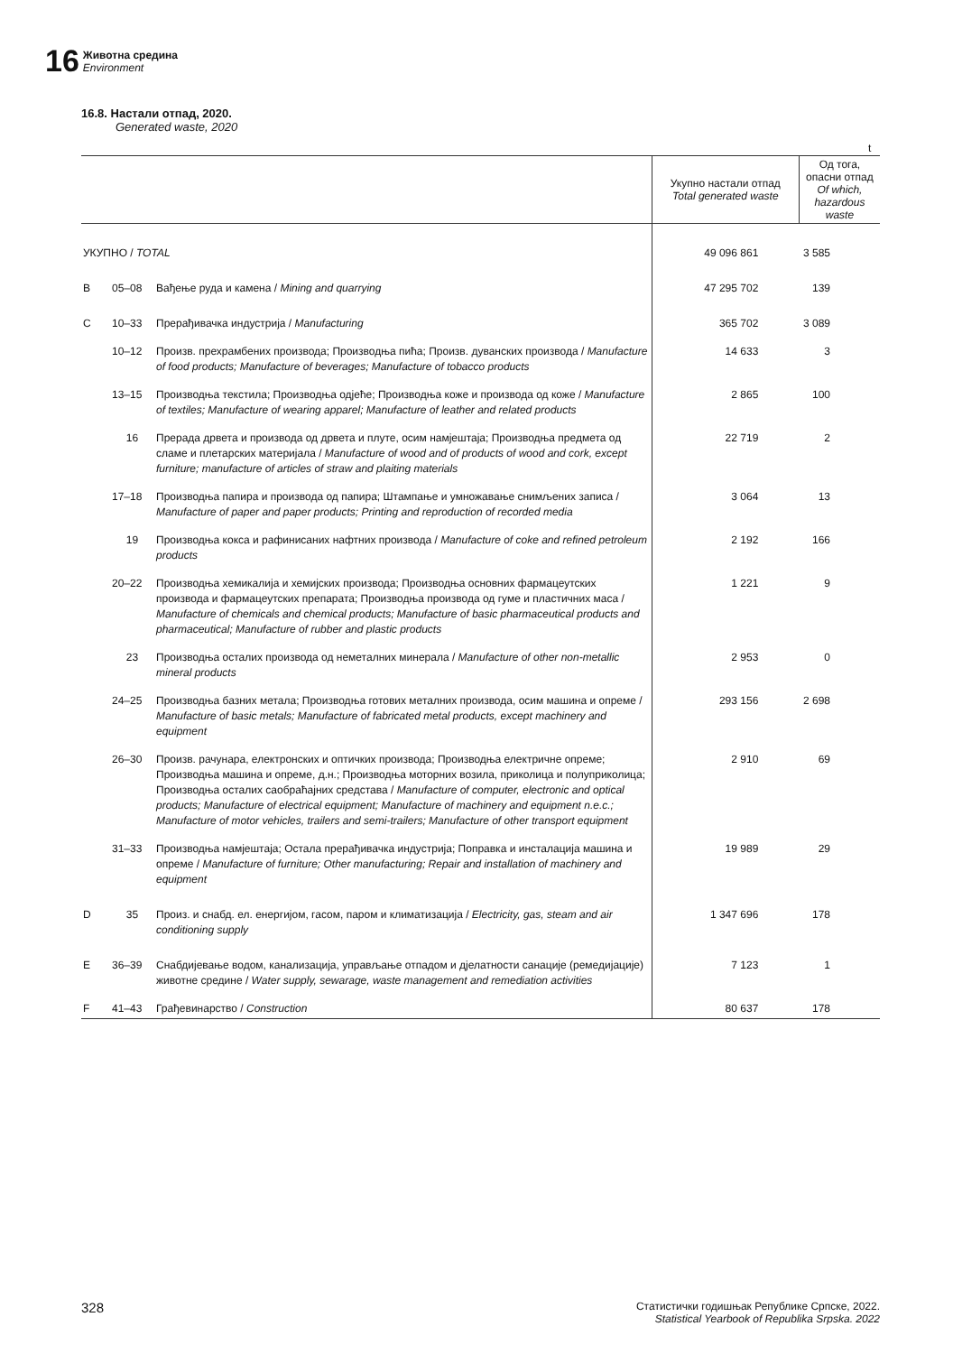16
Животна средина
Environment
16.8. Настали отпад, 2020.
Generated waste, 2020
t
| | | | Укупно настали отпад Total generated waste | Од тога, опасни отпад Of which, hazardous waste |
| --- | --- | --- | --- | --- |
| УКУПНО / TOTAL | | | 49 096 861 | 3 585 |
| B | 05–08 | Вађење руда и камена / Mining and quarrying | 47 295 702 | 139 |
| C | 10–33 | Прерађивачка индустрија / Manufacturing | 365 702 | 3 089 |
| | 10–12 | Произв. прехрамбених производа; Производња пића; Произв. дуванских производа / Manufacture of food products; Manufacture of beverages; Manufacture of tobacco products | 14 633 | 3 |
| | 13–15 | Производња текстила; Производња одјеће; Производња коже и производа од коже / Manufacture of textiles; Manufacture of wearing apparel; Manufacture of leather and related products | 2 865 | 100 |
| | 16 | Прерада дрвета и производа од дрвета и плуте, осим намјештаја; Производња предмета од сламе и плетарских материјала / Manufacture of wood and of products of wood and cork, except furniture; manufacture of articles of straw and plaiting materials | 22 719 | 2 |
| | 17–18 | Производња папира и производа од папира; Штампање и умножавање снимљених записа / Manufacture of paper and paper products; Printing and reproduction of recorded media | 3 064 | 13 |
| | 19 | Производња кокса и рафинисаних нафтних производа / Manufacture of coke and refined petroleum products | 2 192 | 166 |
| | 20–22 | Производња хемикалија и хемијских производа; Производња основних фармацеутских производа и фармацеутских препарата; Производња производа од гуме и пластичних маса / Manufacture of chemicals and chemical products; Manufacture of basic pharmaceutical products and pharmaceutical; Manufacture of rubber and plastic products | 1 221 | 9 |
| | 23 | Производња осталих производа од неметалних минерала / Manufacture of other non-metallic mineral products | 2 953 | 0 |
| | 24–25 | Производња базних метала; Производња готових металних производа, осим машина и опреме / Manufacture of basic metals; Manufacture of fabricated metal products, except machinery and equipment | 293 156 | 2 698 |
| | 26–30 | Произв. рачунара, електронских и оптичких производа; Производња електричне опреме; Производња машина и опреме, д.н.; Производња моторних возила, приколица и полуприколица; Производња осталих саобраћајних средстава / Manufacture of computer, electronic and optical products; Manufacture of electrical equipment; Manufacture of machinery and equipment n.e.c.; Manufacture of motor vehicles, trailers and semi-trailers; Manufacture of other transport equipment | 2 910 | 69 |
| | 31–33 | Производња намјештаја; Остала прерађивачка индустрија; Поправка и инсталација машина и опреме / Manufacture of furniture; Other manufacturing; Repair and installation of machinery and equipment | 19 989 | 29 |
| D | 35 | Произ. и снабд. ел. енергијом, гасом, паром и климатизација / Electricity, gas, steam and air conditioning supply | 1 347 696 | 178 |
| E | 36–39 | Снабдијевање водом, канализација, управљање отпадом и дјелатности санације (ремедијације) животне средине / Water supply, sewarage, waste management and remediation activities | 7 123 | 1 |
| F | 41–43 | Грађевинарство / Construction | 80 637 | 178 |
328 Статистички годишњак Републике Српске, 2022.
Statistical Yearbook of Republika Srpska. 2022